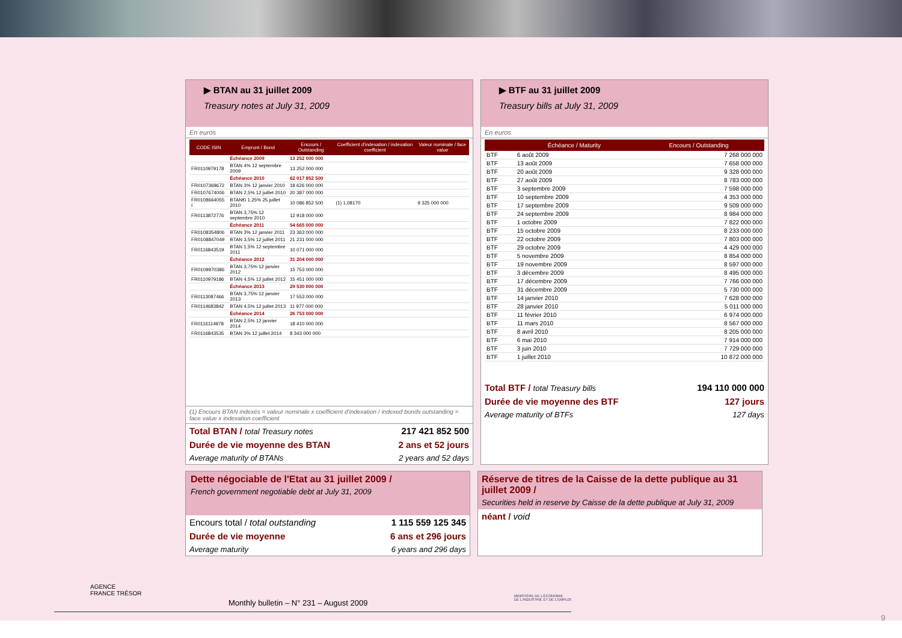▶ BTAN au 31 juillet 2009
Treasury notes at July 31, 2009
En euros
| CODE ISIN | Emprunt / Bond | Encours / Outstanding | Coefficient d'indexation / indexation coefficient | Valeur nominale / face value |
| --- | --- | --- | --- | --- |
| | Échéance 2009 | 13 252 000 000 | | |
| FR0110979178 | BTAN 4% 12 septembre 2009 | 13 252 000 000 | | |
| | Échéance 2010 | 62 017 852 500 | | |
| FR0107369672 | BTAN 3% 12 janvier 2010 | 18 626 000 000 | | |
| FR0107674006 | BTAN 2,5% 12 juillet 2010 | 20 387 000 000 | | |
| FR0108664055 I | BTAN€i 1,25% 25 juillet 2010 | 10 086 852 500 | (1) 1,08170 | 9 325 000 000 |
| FR0113872776 | BTAN 3,75% 12 septembre 2010 | 12 918 000 000 | | |
| | Échéance 2011 | 54 665 000 000 | | |
| FR0108354806 | BTAN 3% 12 janvier 2011 | 23 363 000 000 | | |
| FR0108847049 | BTAN 3,5% 12 juillet 2011 | 21 231 000 000 | | |
| FR0116843519 | BTAN 1,5% 12 septembre 2011 | 10 071 000 000 | | |
| | Échéance 2012 | 31 204 000 000 | | |
| FR0109970386 | BTAN 3,75% 12 janvier 2012 | 15 753 000 000 | | |
| FR0110979186 | BTAN 4,5% 12 juillet 2012 | 15 451 000 000 | | |
| | Échéance 2013 | 29 530 000 000 | | |
| FR0113087466 | BTAN 3,75% 12 janvier 2013 | 17 553 000 000 | | |
| FR0114683842 | BTAN 4,5% 12 juillet 2013 | 11 977 000 000 | | |
| | Échéance 2014 | 26 753 000 000 | | |
| FR0116114978 | BTAN 2,5% 12 janvier 2014 | 18 410 000 000 | | |
| FR0116843535 | BTAN 3% 12 juillet 2014 | 8 343 000 000 | | |
(1) Encours BTAN indexés = valeur nominale x coefficient d'indexation / indexed bonds outstanding = face value x indexation coefficient
Total BTAN / total Treasury notes 217 421 852 500
Durée de vie moyenne des BTAN 2 ans et 52 jours
Average maturity of BTANs 2 years and 52 days
▶ BTF au 31 juillet 2009
Treasury bills at July 31, 2009
En euros
| | Échéance / Maturity | Encours / Outstanding |
| --- | --- | --- |
| BTF | 6 août 2009 | 7 268 000 000 |
| BTF | 13 août 2009 | 7 658 000 000 |
| BTF | 20 août 2009 | 9 328 000 000 |
| BTF | 27 août 2009 | 8 783 000 000 |
| BTF | 3 septembre 2009 | 7 598 000 000 |
| BTF | 10 septembre 2009 | 4 353 000 000 |
| BTF | 17 septembre 2009 | 9 509 000 000 |
| BTF | 24 septembre 2009 | 8 984 000 000 |
| BTF | 1 octobre 2009 | 7 822 000 000 |
| BTF | 15 octobre 2009 | 8 233 000 000 |
| BTF | 22 octobre 2009 | 7 803 000 000 |
| BTF | 29 octobre 2009 | 4 429 000 000 |
| BTF | 5 novembre 2009 | 8 854 000 000 |
| BTF | 19 novembre 2009 | 8 597 000 000 |
| BTF | 3 décembre 2009 | 8 495 000 000 |
| BTF | 17 décembre 2009 | 7 766 000 000 |
| BTF | 31 décembre 2009 | 5 730 000 000 |
| BTF | 14 janvier 2010 | 7 628 000 000 |
| BTF | 28 janvier 2010 | 5 011 000 000 |
| BTF | 11 février 2010 | 6 974 000 000 |
| BTF | 11 mars 2010 | 8 567 000 000 |
| BTF | 8 avril 2010 | 8 205 000 000 |
| BTF | 6 mai 2010 | 7 914 000 000 |
| BTF | 3 juin 2010 | 7 729 000 000 |
| BTF | 1 juillet 2010 | 10 872 000 000 |
Total BTF / total Treasury bills 194 110 000 000
Durée de vie moyenne des BTF 127 jours
Average maturity of BTFs 127 days
Dette négociable de l'Etat au 31 juillet 2009 /
French government negotiable debt at July 31, 2009
Encours total / total outstanding 1 115 559 125 345
Durée de vie moyenne 6 ans et 296 jours
Average maturity 6 years and 296 days
Réserve de titres de la Caisse de la dette publique au 31 juillet 2009 /
Securities held in reserve by Caisse de la dette publique at July 31, 2009
néant / void
AGENCE
FRANCE TRÉSOR
Monthly bulletin – N° 231 – August 2009
MINISTÈRE DE L'ÉCONOMIE
DE L'INDUSTRIE ET DE L'EMPLOI
9